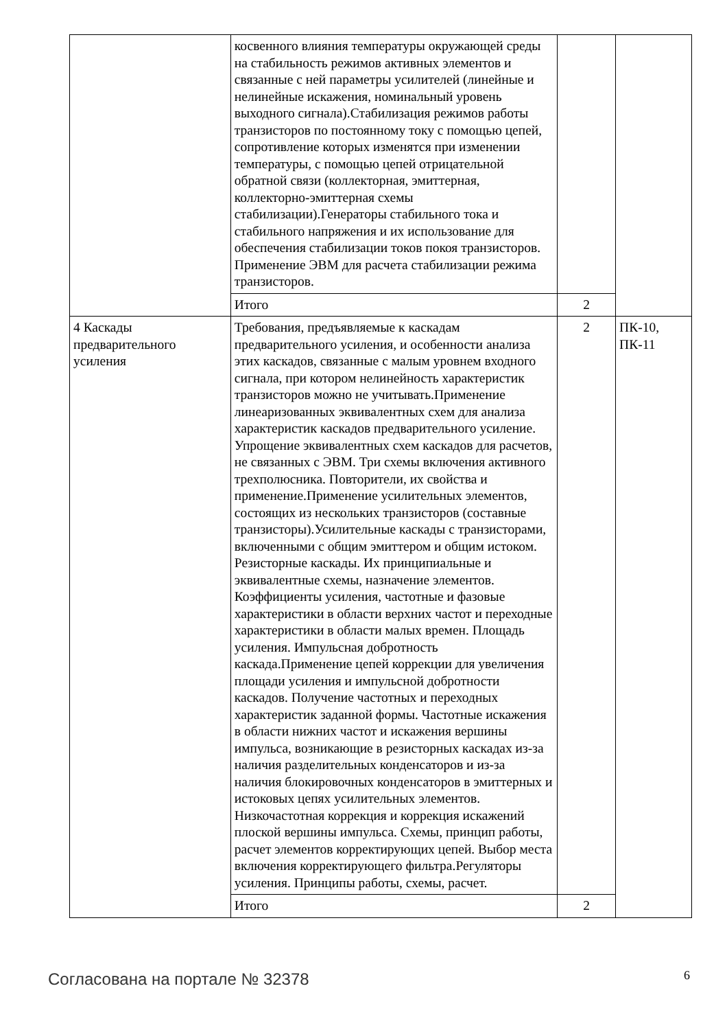| | косвенного влияния температуры окружающей среды на стабильность режимов активных элементов и связанные с ней параметры усилителей (линейные и нелинейные искажения, номинальный уровень выходного сигнала).Стабилизация режимов работы транзисторов по постоянному току с помощью цепей, сопротивление которых изменятся при изменении температуры, с помощью цепей отрицательной обратной связи (коллекторная, эмиттерная, коллекторно-эмиттерная схемы стабилизации).Генераторы стабильного тока и стабильного напряжения и их использование для обеспечения стабилизации токов покоя транзисторов. Применение ЭВМ для расчета стабилизации режима транзисторов. | | |
| | Итого | 2 | |
| 4 Каскады предварительного усиления | Требования, предъявляемые к каскадам предварительного усиления, и особенности анализа этих каскадов, связанные с малым уровнем входного сигнала, при котором нелинейность характеристик транзисторов можно не учитывать.Применение линеаризованных эквивалентных схем для анализа характеристик каскадов предварительного усиление. Упрощение эквивалентных схем каскадов для расчетов, не связанных с ЭВМ. Три схемы включения активного трехполюсника. Повторители, их свойства и применение.Применение усилительных элементов, состоящих из нескольких транзисторов (составные транзисторы).Усилительные каскады с транзисторами, включенными с общим эмиттером и общим истоком. Резисторные каскады. Их принципиальные и эквивалентные схемы, назначение элементов. Коэффициенты усиления, частотные и фазовые характеристики в области верхних частот и переходные характеристики в области малых времен. Площадь усиления. Импульсная добротность каскада.Применение цепей коррекции для увеличения площади усиления и импульсной добротности каскадов. Получение частотных и переходных характеристик заданной формы. Частотные искажения в области нижних частот и искажения вершины импульса, возникающие в резисторных каскадах из-за наличия разделительных конденсаторов и из-за наличия блокировочных конденсаторов в эмиттерных и истоковых цепях усилительных элементов. Низкочастотная коррекция и коррекция искажений плоской вершины импульса. Схемы, принцип работы, расчет элементов корректирующих цепей. Выбор места включения корректирующего фильтра.Регуляторы усиления. Принципы работы, схемы, расчет. | 2 | ПК-10, ПК-11 |
| | Итого | 2 | |
Согласована на портале № 32378 6